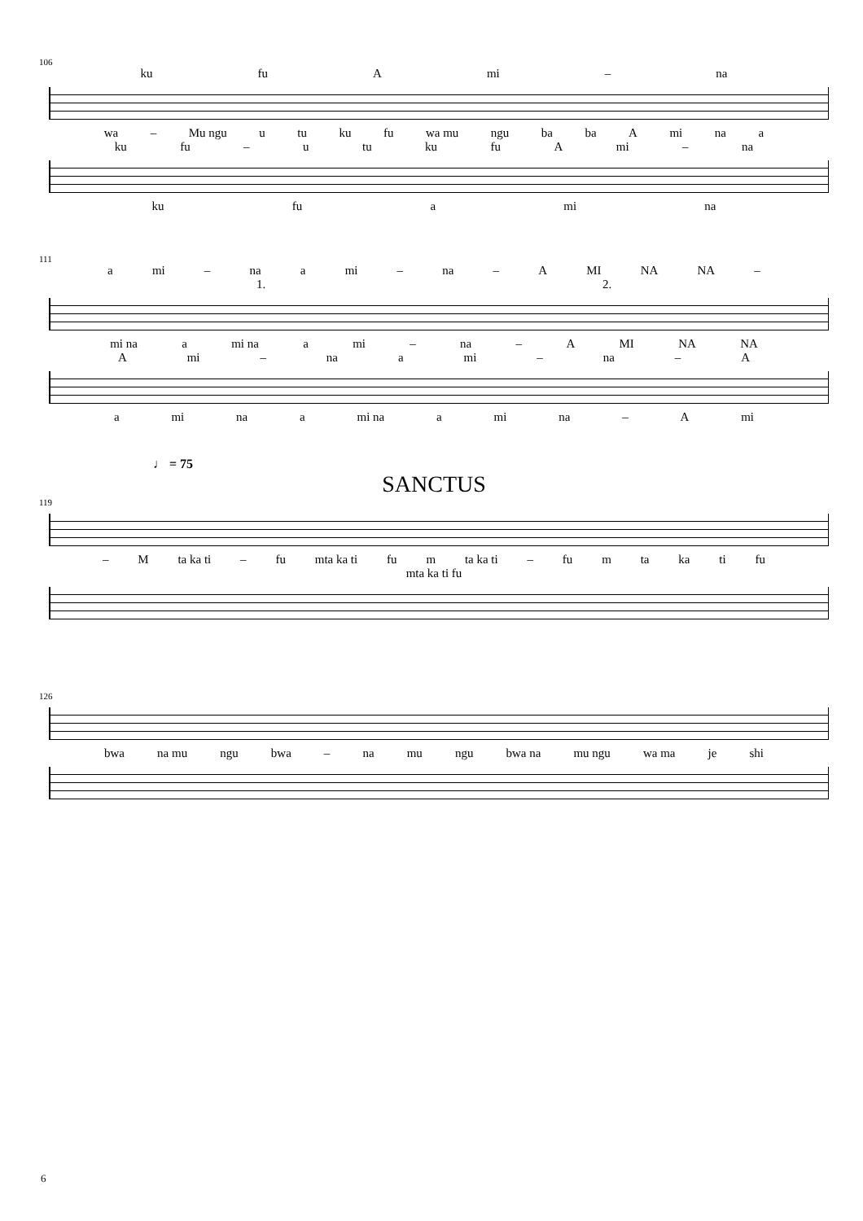106
ku fu A mi – na
wa – Mu ngu u tu ku fu wa mu ngu ba ba A mi na a
ku fu – u tu ku fu A mi – na
ku fu a mi na
111
a mi – na a mi – na – A MI NA NA –
1. 2.
mi na a mi na a mi – na – A MI NA NA
Ami – na a mi – na – A
a mi na a mi na a mi na – A mi
♩ = 75
SANCTUS
119
– M ta ka ti – fu mta ka ti fu m ta ka ti – fu m ta ka ti fu
mta ka ti fu
126
bwa na mu ngu bwa – na mu ngu bwa na mu ngu wa ma je shi
6